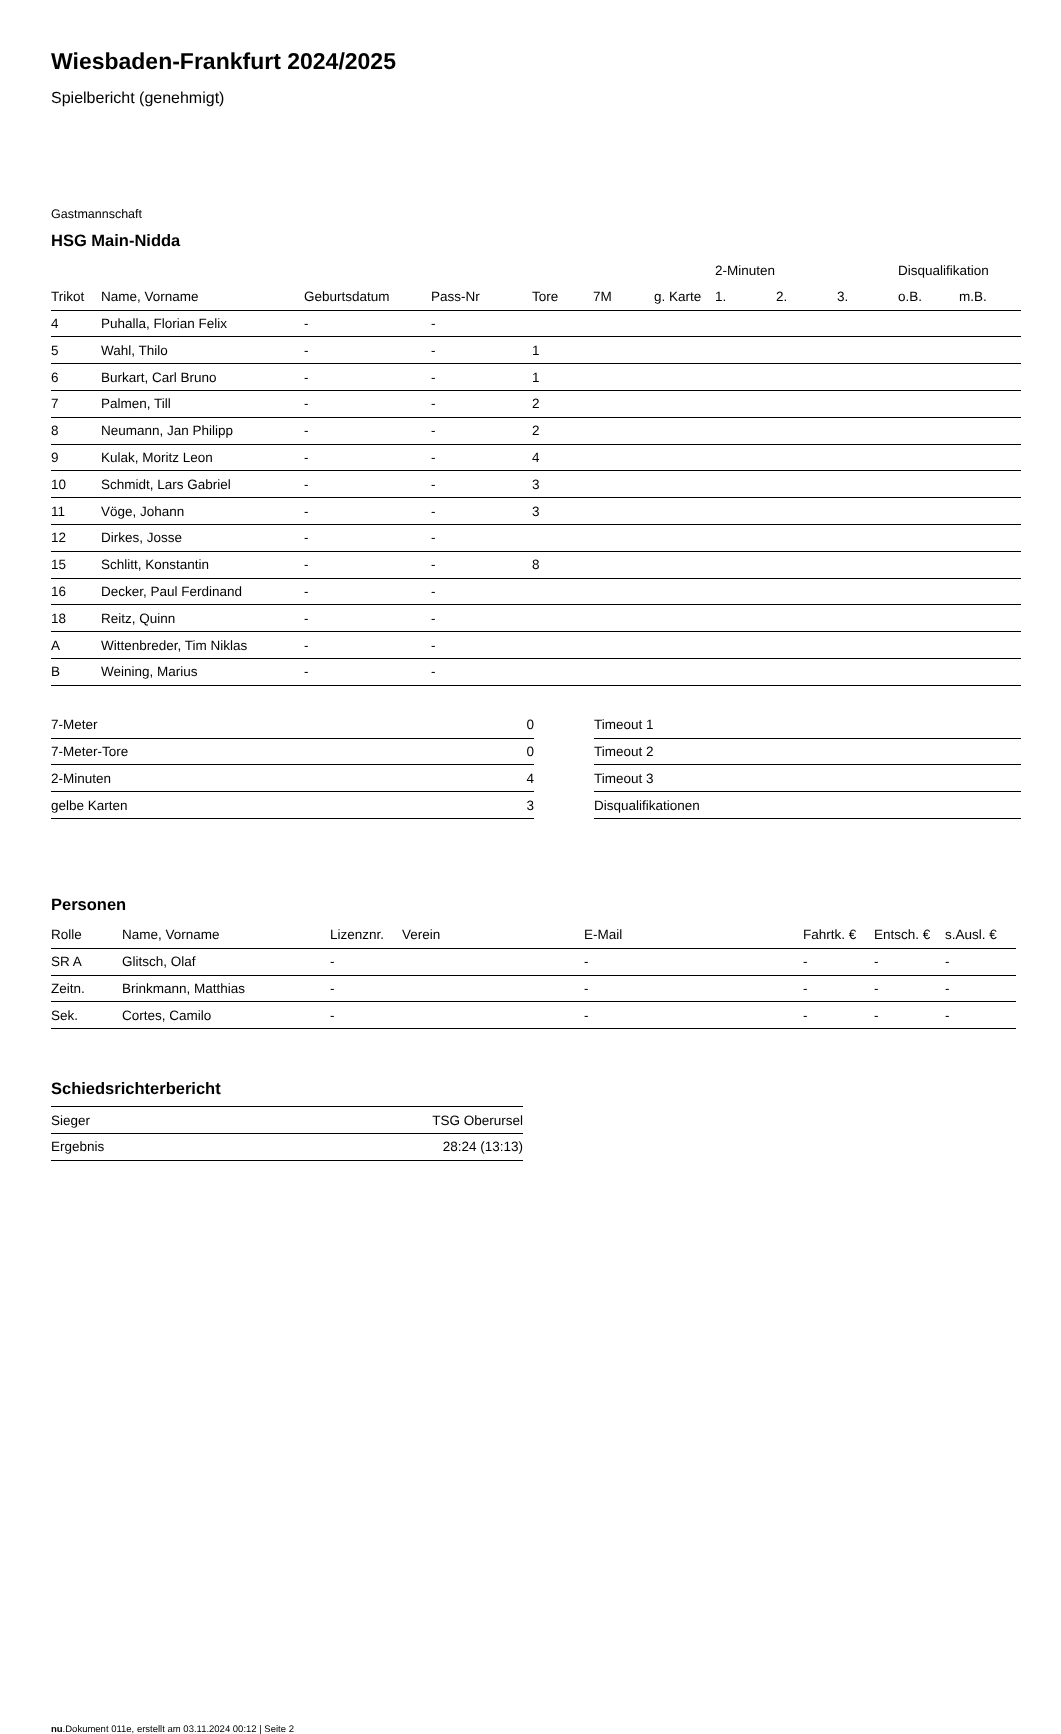Wiesbaden-Frankfurt 2024/2025
Spielbericht (genehmigt)
Gastmannschaft
HSG Main-Nidda
| | | | | | | | 2-Minuten | | | Disqualifikation | |
| --- | --- | --- | --- | --- | --- | --- | --- | --- | --- | --- | --- |
| Trikot | Name, Vorname | Geburtsdatum | Pass-Nr | Tore | 7M | g. Karte | 1. | 2. | 3. | o.B. | m.B. |
| 4 | Puhalla, Florian Felix | - | - | | | | | | | | |
| 5 | Wahl, Thilo | - | - | 1 | | | | | | | |
| 6 | Burkart, Carl Bruno | - | - | 1 | | | | | | | |
| 7 | Palmen, Till | - | - | 2 | | | | | | | |
| 8 | Neumann, Jan Philipp | - | - | 2 | | | | | | | |
| 9 | Kulak, Moritz Leon | - | - | 4 | | | | | | | |
| 10 | Schmidt, Lars Gabriel | - | - | 3 | | | | | | | |
| 11 | Vöge, Johann | - | - | 3 | | | | | | | |
| 12 | Dirkes, Josse | - | - | | | | | | | | |
| 15 | Schlitt, Konstantin | - | - | 8 | | | | | | | |
| 16 | Decker, Paul Ferdinand | - | - | | | | | | | | |
| 18 | Reitz, Quinn | - | - | | | | | | | | |
| A | Wittenbreder, Tim Niklas | - | - | | | | | | | | |
| B | Weining, Marius | - | - | | | | | | | | |
| 7-Meter | 0 |
| 7-Meter-Tore | 0 |
| 2-Minuten | 4 |
| gelbe Karten | 3 |
| Timeout 1 |
| Timeout 2 |
| Timeout 3 |
| Disqualifikationen |
Personen
| Rolle | Name, Vorname | Lizenznr. | Verein | E-Mail | Fahrtk. € | Entsch. € | s.Ausl. € |
| --- | --- | --- | --- | --- | --- | --- | --- |
| SR A | Glitsch, Olaf | - | | - | - | - | - |
| Zeitn. | Brinkmann, Matthias | - | | - | - | - | - |
| Sek. | Cortes, Camilo | - | | - | - | - | - |
Schiedsrichterbericht
| Sieger | TSG Oberursel |
| Ergebnis | 28:24 (13:13) |
nu.Dokument 011e, erstellt am 03.11.2024 00:12 | Seite 2